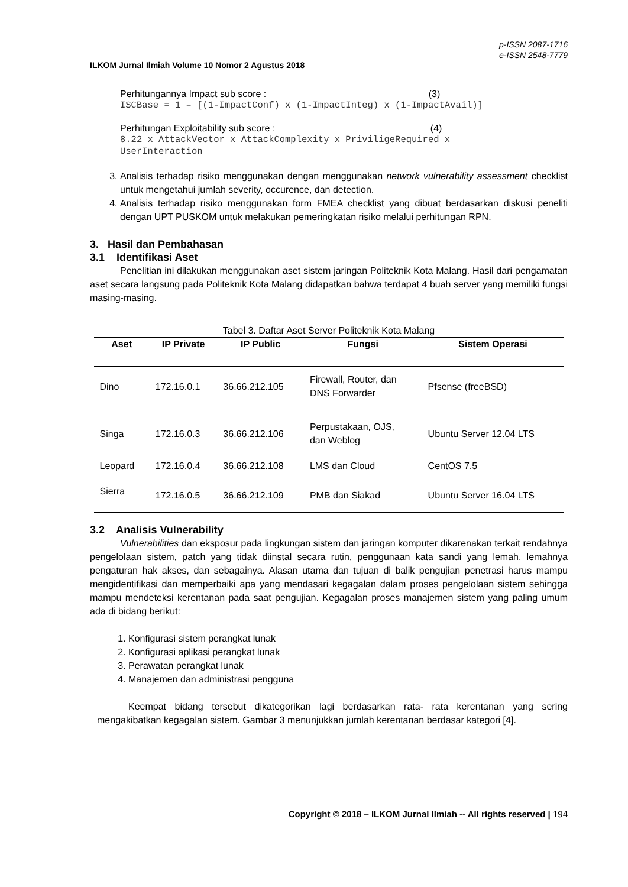p-ISSN 2087-1716
e-ISSN 2548-7779
ILKOM Jurnal Ilmiah Volume 10 Nomor 2 Agustus 2018
Perhitungannya Impact sub score : (3)
ISCBase = 1 – [(1-ImpactConf) x (1-ImpactInteg) x (1-ImpactAvail)]
Perhitungan Exploitability sub score : (4)
8.22 x AttackVector x AttackComplexity x PriviligeRequired x
UserInteraction
3. Analisis terhadap risiko menggunakan dengan menggunakan network vulnerability assessment checklist untuk mengetahui jumlah severity, occurence, dan detection.
4. Analisis terhadap risiko menggunakan form FMEA checklist yang dibuat berdasarkan diskusi peneliti dengan UPT PUSKOM untuk melakukan pemeringkatan risiko melalui perhitungan RPN.
3. Hasil dan Pembahasan
3.1 Identifikasi Aset
Penelitian ini dilakukan menggunakan aset sistem jaringan Politeknik Kota Malang. Hasil dari pengamatan aset secara langsung pada Politeknik Kota Malang didapatkan bahwa terdapat 4 buah server yang memiliki fungsi masing-masing.
Tabel 3. Daftar Aset Server Politeknik Kota Malang
| Aset | IP Private | IP Public | Fungsi | Sistem Operasi |
| --- | --- | --- | --- | --- |
| Dino | 172.16.0.1 | 36.66.212.105 | Firewall, Router, dan DNS Forwarder | Pfsense (freeBSD) |
| Singa | 172.16.0.3 | 36.66.212.106 | Perpustakaan, OJS, dan Weblog | Ubuntu Server 12.04 LTS |
| Leopard | 172.16.0.4 | 36.66.212.108 | LMS dan Cloud | CentOS 7.5 |
| Sierra | 172.16.0.5 | 36.66.212.109 | PMB dan Siakad | Ubuntu Server 16.04 LTS |
3.2 Analisis Vulnerability
Vulnerabilities dan eksposur pada lingkungan sistem dan jaringan komputer dikarenakan terkait rendahnya pengelolaan sistem, patch yang tidak diinstal secara rutin, penggunaan kata sandi yang lemah, lemahnya pengaturan hak akses, dan sebagainya. Alasan utama dan tujuan di balik pengujian penetrasi harus mampu mengidentifikasi dan memperbaiki apa yang mendasari kegagalan dalam proses pengelolaan sistem sehingga mampu mendeteksi kerentanan pada saat pengujian. Kegagalan proses manajemen sistem yang paling umum ada di bidang berikut:
1. Konfigurasi sistem perangkat lunak
2. Konfigurasi aplikasi perangkat lunak
3. Perawatan perangkat lunak
4. Manajemen dan administrasi pengguna
Keempat bidang tersebut dikategorikan lagi berdasarkan rata- rata kerentanan yang sering mengakibatkan kegagalan sistem. Gambar 3 menunjukkan jumlah kerentanan berdasar kategori [4].
Copyright © 2018 – ILKOM Jurnal Ilmiah -- All rights reserved | 194